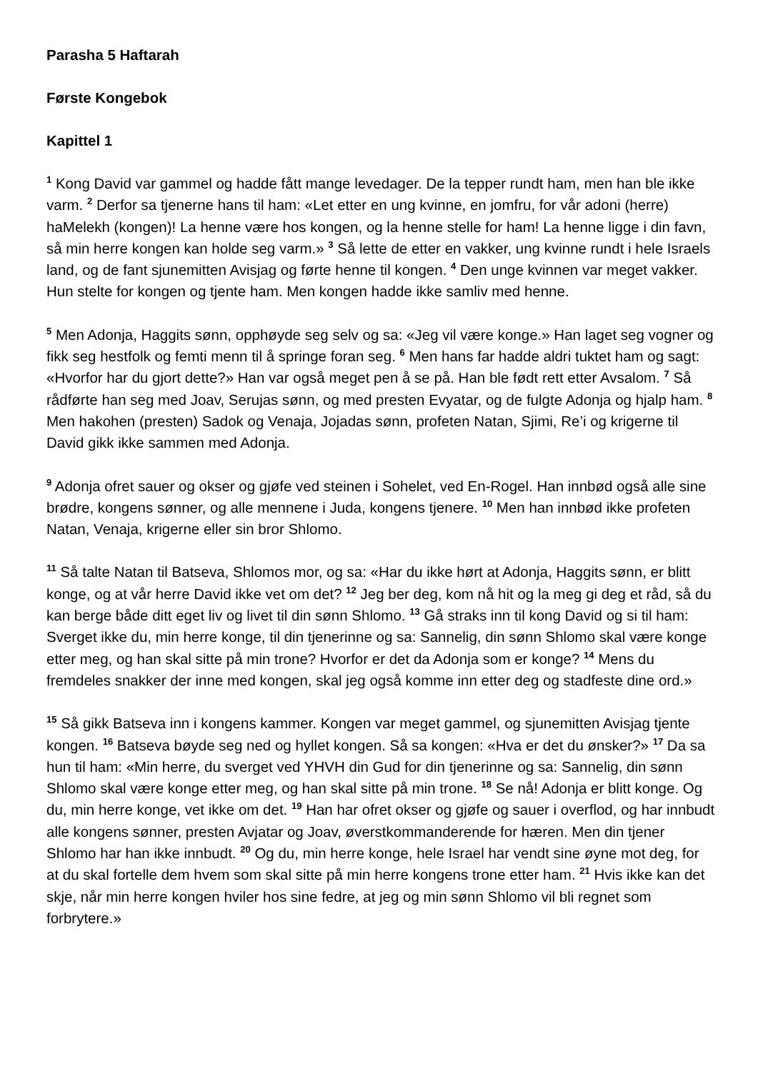Parasha 5 Haftarah
Første Kongebok
Kapittel 1
<sup>1</sup> Kong David var gammel og hadde fått mange levedager. De la tepper rundt ham, men han ble ikke varm. <sup>2</sup> Derfor sa tjenerne hans til ham: «Let etter en ung kvinne, en jomfru, for vår adoni (herre) haMelekh (kongen)! La henne være hos kongen, og la henne stelle for ham! La henne ligge i din favn, så min herre kongen kan holde seg varm.» <sup>3</sup> Så lette de etter en vakker, ung kvinne rundt i hele Israels land, og de fant sjunemitten Avisjag og førte henne til kongen. <sup>4</sup> Den unge kvinnen var meget vakker. Hun stelte for kongen og tjente ham. Men kongen hadde ikke samliv med henne.
<sup>5</sup> Men Adonja, Haggits sønn, opphøyde seg selv og sa: «Jeg vil være konge.» Han laget seg vogner og fikk seg hestfolk og femti menn til å springe foran seg. <sup>6</sup> Men hans far hadde aldri tuktet ham og sagt: «Hvorfor har du gjort dette?» Han var også meget pen å se på. Han ble født rett etter Avsalom. <sup>7</sup> Så rådførte han seg med Joav, Serujas sønn, og med presten Evyatar, og de fulgte Adonja og hjalp ham. <sup>8</sup> Men hakohen (presten) Sadok og Venaja, Jojadas sønn, profeten Natan, Sjimi, Re’i og krigerne til David gikk ikke sammen med Adonja.
<sup>9</sup> Adonja ofret sauer og okser og gjøfe ved steinen i Sohelet, ved En-Rogel. Han innbød også alle sine brødre, kongens sønner, og alle mennene i Juda, kongens tjenere. <sup>10</sup> Men han innbød ikke profeten Natan, Venaja, krigerne eller sin bror Shlomo.
<sup>11</sup> Så talte Natan til Batseva, Shlomos mor, og sa: «Har du ikke hørt at Adonja, Haggits sønn, er blitt konge, og at vår herre David ikke vet om det? <sup>12</sup> Jeg ber deg, kom nå hit og la meg gi deg et råd, så du kan berge både ditt eget liv og livet til din sønn Shlomo. <sup>13</sup> Gå straks inn til kong David og si til ham: Sverget ikke du, min herre konge, til din tjenerinne og sa: Sannelig, din sønn Shlomo skal være konge etter meg, og han skal sitte på min trone? Hvorfor er det da Adonja som er konge? <sup>14</sup> Mens du fremdeles snakker der inne med kongen, skal jeg også komme inn etter deg og stadfeste dine ord.»
<sup>15</sup> Så gikk Batseva inn i kongens kammer. Kongen var meget gammel, og sjunemitten Avisjag tjente kongen. <sup>16</sup> Batseva bøyde seg ned og hyllet kongen. Så sa kongen: «Hva er det du ønsker?» <sup>17</sup> Da sa hun til ham: «Min herre, du sverget ved YHVH din Gud for din tjenerinne og sa: Sannelig, din sønn Shlomo skal være konge etter meg, og han skal sitte på min trone. <sup>18</sup> Se nå! Adonja er blitt konge. Og du, min herre konge, vet ikke om det. <sup>19</sup> Han har ofret okser og gjøfe og sauer i overflod, og har innbudt alle kongens sønner, presten Avjatar og Joav, øverstkommanderende for hæren. Men din tjener Shlomo har han ikke innbudt. <sup>20</sup> Og du, min herre konge, hele Israel har vendt sine øyne mot deg, for at du skal fortelle dem hvem som skal sitte på min herre kongens trone etter ham. <sup>21</sup> Hvis ikke kan det skje, når min herre kongen hviler hos sine fedre, at jeg og min sønn Shlomo vil bli regnet som forbrytere.»